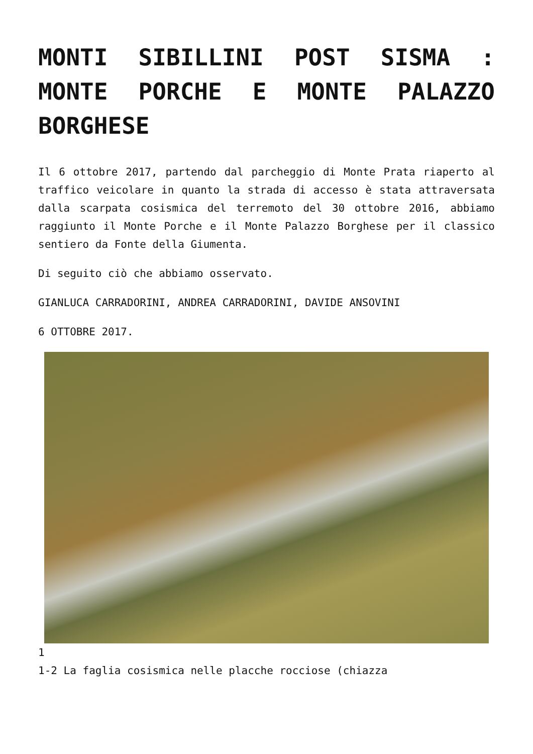MONTI SIBILLINI POST SISMA : MONTE PORCHE E MONTE PALAZZO BORGHESE
Il 6 ottobre 2017, partendo dal parcheggio di Monte Prata riaperto al traffico veicolare in quanto la strada di accesso è stata attraversata dalla scarpata cosismica del terremoto del 30 ottobre 2016, abbiamo raggiunto il Monte Porche e il Monte Palazzo Borghese per il classico sentiero da Fonte della Giumenta.
Di seguito ciò che abbiamo osservato.
GIANLUCA CARRADORINI, ANDREA CARRADORINI, DAVIDE ANSOVINI
6 OTTOBRE 2017.
1
1-2 La faglia cosismica nelle placche rocciose (chiazza